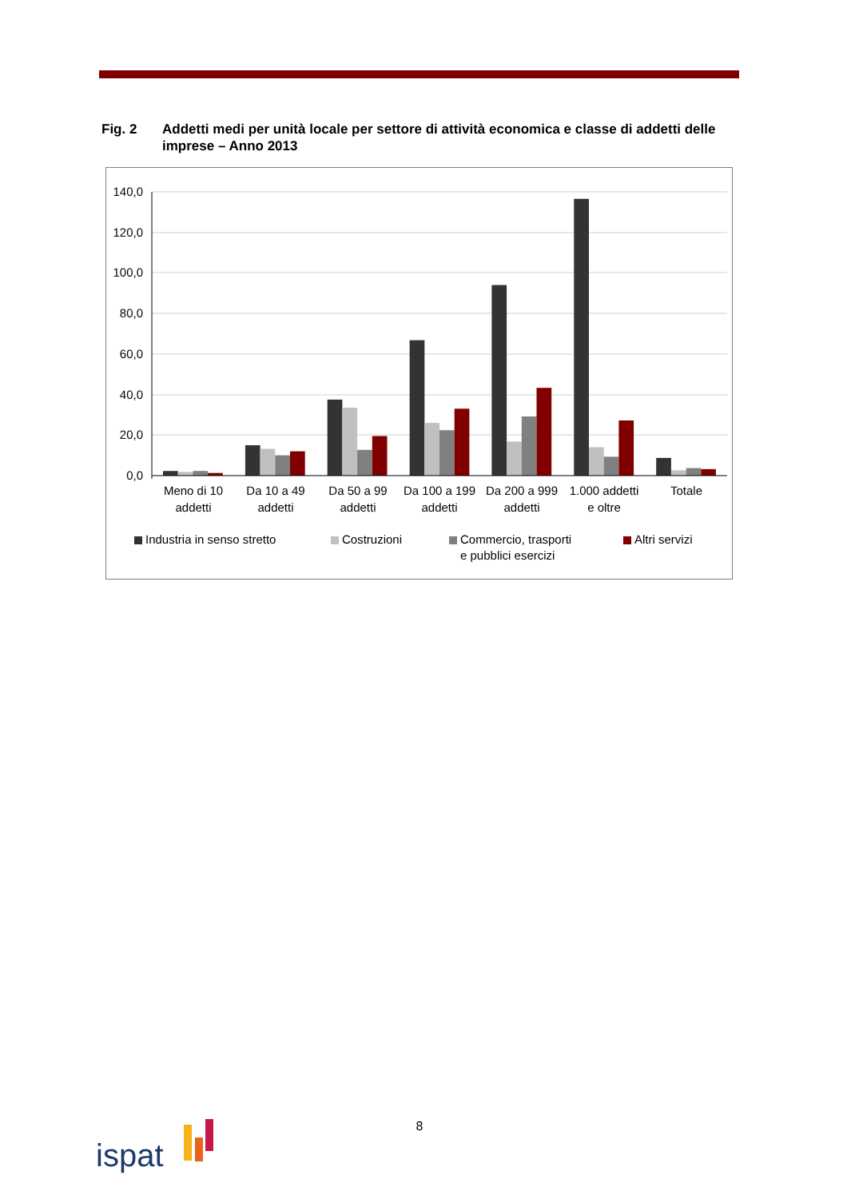Fig. 2 Addetti medi per unità locale per settore di attività economica e classe di addetti delle imprese – Anno 2013
140,0
120,0
100,0
80,0
60,0
40,0
20,0
0,0
Meno di 10
addetti
Da 10 a 49
addetti
Da 50 a 99
addetti
Da 100 a 199
addetti
Da 200 a 999
addetti
1.000 addetti
e oltre
Totale
Industria in senso stretto
Costruzioni
Commercio, trasporti
e pubblici esercizi
Altri servizi
8
ispat